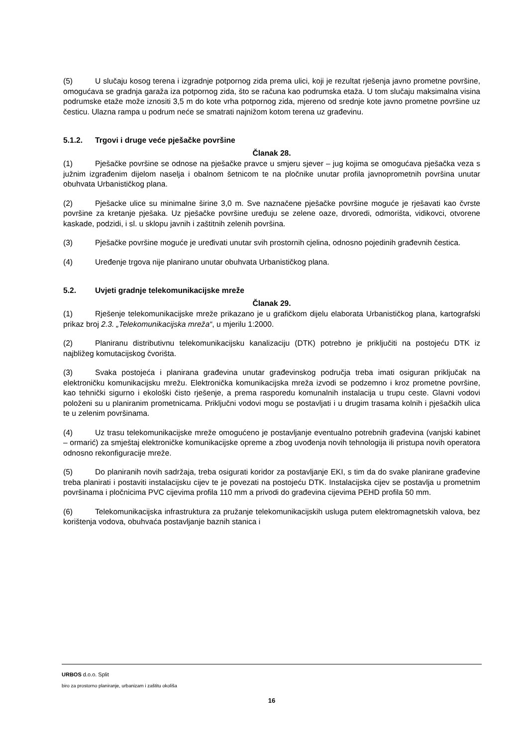(5) U slučaju kosog terena i izgradnje potpornog zida prema ulici, koji je rezultat rješenja javno prometne površine, omogućava se gradnja garaža iza potpornog zida, što se računa kao podrumska etaža. U tom slučaju maksimalna visina podrumske etaže može iznositi 3,5 m do kote vrha potpornog zida, mjereno od srednje kote javno prometne površine uz česticu. Ulazna rampa u podrum neće se smatrati najnižom kotom terena uz građevinu.
5.1.2. Trgovi i druge veće pješačke površine
Članak 28.
(1) Pješačke površine se odnose na pješačke pravce u smjeru sjever – jug kojima se omogućava pješačka veza s južnim izgrađenim dijelom naselja i obalnom šetnicom te na pločnike unutar profila javnoprometnih površina unutar obuhvata Urbanističkog plana.
(2) Pješacke ulice su minimalne širine 3,0 m. Sve naznačene pješačke površine moguće je rješavati kao čvrste površine za kretanje pješaka. Uz pješačke površine uređuju se zelene oaze, drvoredi, odmorišta, vidikovci, otvorene kaskade, podzidi, i sl. u sklopu javnih i zaštitnih zelenih površina.
(3) Pješačke površine moguće je uređivati unutar svih prostornih cjelina, odnosno pojedinih građevnih čestica.
(4) Uređenje trgova nije planirano unutar obuhvata Urbanističkog plana.
5.2. Uvjeti gradnje telekomunikacijske mreže
Članak 29.
(1) Rješenje telekomunikacijske mreže prikazano je u grafičkom dijelu elaborata Urbanističkog plana, kartografski prikaz broj 2.3. „Telekomunikacijska mreža“, u mjerilu 1:2000.
(2) Planiranu distributivnu telekomunikacijsku kanalizaciju (DTK) potrebno je priključiti na postojeću DTK iz najbližeg komutacijskog čvorišta.
(3) Svaka postojeća i planirana građevina unutar građevinskog područja treba imati osiguran priključak na elektroničku komunikacijsku mrežu. Elektronička komunikacijska mreža izvodi se podzemno i kroz prometne površine, kao tehnički sigurno i ekološki čisto rješenje, a prema rasporedu komunalnih instalacija u trupu ceste. Glavni vodovi položeni su u planiranim prometnicama. Priključni vodovi mogu se postavljati i u drugim trasama kolnih i pješačkih ulica te u zelenim površinama.
(4) Uz trasu telekomunikacijske mreže omogućeno je postavljanje eventualno potrebnih građevina (vanjski kabinet – ormarić) za smještaj elektroničke komunikacijske opreme a zbog uvođenja novih tehnologija ili pristupa novih operatora odnosno rekonfiguracije mreže.
(5) Do planiranih novih sadržaja, treba osigurati koridor za postavljanje EKI, s tim da do svake planirane građevine treba planirati i postaviti instalacijsku cijev te je povezati na postojeću DTK. Instalacijska cijev se postavlja u prometnim površinama i pločnicima PVC cijevima profila 110 mm a privodi do građevina cijevima PEHD profila 50 mm.
(6) Telekomunikacijska infrastruktura za pružanje telekomunikacijskih usluga putem elektromagnetskih valova, bez korištenja vodova, obuhvaća postavljanje baznih stanica i
URBOS d.o.o. Split
biro za prostorno planiranje, urbanizam i zaštitu okoliša
16